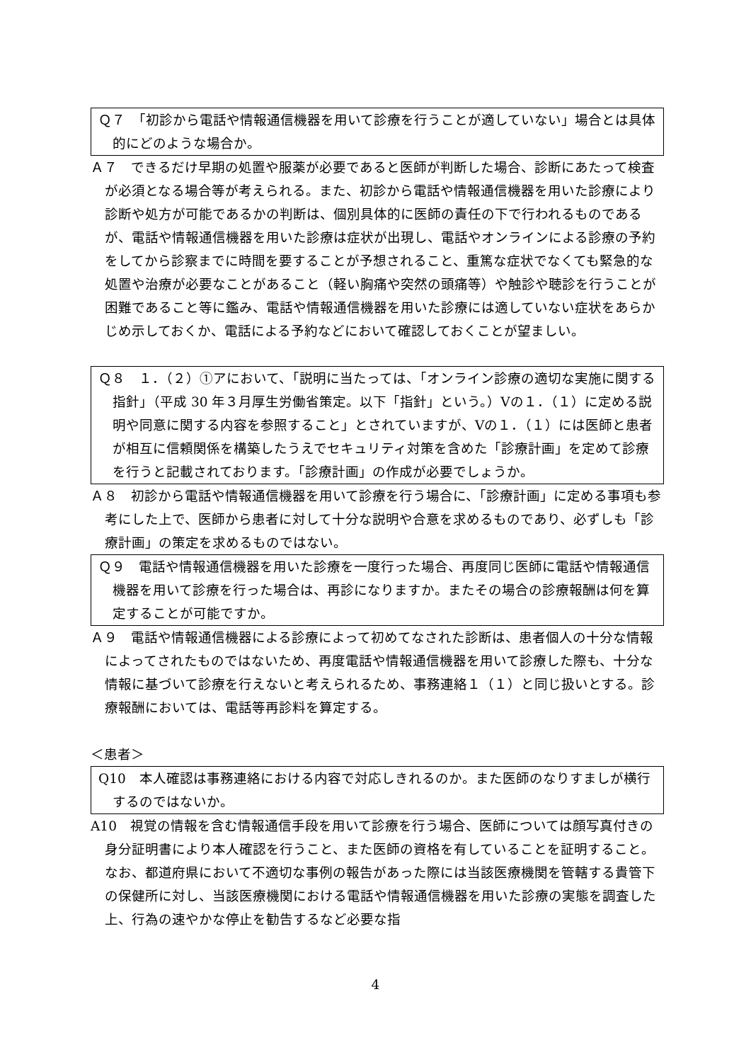Ｑ７　「初診から電話や情報通信機器を用いて診療を行うことが適していない」場合とは具体的にどのような場合か。
Ａ７　できるだけ早期の処置や服薬が必要であると医師が判断した場合、診断にあたって検査が必須となる場合等が考えられる。また、初診から電話や情報通信機器を用いた診療により診断や処方が可能であるかの判断は、個別具体的に医師の責任の下で行われるものであるが、電話や情報通信機器を用いた診療は症状が出現し、電話やオンラインによる診療の予約をしてから診察までに時間を要することが予想されること、重篤な症状でなくても緊急的な処置や治療が必要なことがあること（軽い胸痛や突然の頭痛等）や触診や聴診を行うことが困難であること等に鑑み、電話や情報通信機器を用いた診療には適していない症状をあらかじめ示しておくか、電話による予約などにおいて確認しておくことが望ましい。
Ｑ８　１．（２）①アにおいて、「説明に当たっては、「オンライン診療の適切な実施に関する指針」（平成 30 年３月厚生労働省策定。以下「指針」という。）Ⅴの１．（１）に定める説明や同意に関する内容を参照すること」とされていますが、Ⅴの１．（１）には医師と患者が相互に信頼関係を構築したうえでセキュリティ対策を含めた「診療計画」を定めて診療を行うと記載されております。「診療計画」の作成が必要でしょうか。
Ａ８　初診から電話や情報通信機器を用いて診療を行う場合に、「診療計画」に定める事項も参考にした上で、医師から患者に対して十分な説明や合意を求めるものであり、必ずしも「診療計画」の策定を求めるものではない。
Ｑ９　電話や情報通信機器を用いた診療を一度行った場合、再度同じ医師に電話や情報通信機器を用いて診療を行った場合は、再診になりますか。またその場合の診療報酬は何を算定することが可能ですか。
Ａ９　電話や情報通信機器による診療によって初めてなされた診断は、患者個人の十分な情報によってされたものではないため、再度電話や情報通信機器を用いて診療した際も、十分な情報に基づいて診療を行えないと考えられるため、事務連絡１（１）と同じ扱いとする。診療報酬においては、電話等再診料を算定する。
＜患者＞
Q10　本人確認は事務連絡における内容で対応しきれるのか。また医師のなりすましが横行するのではないか。
A10　視覚の情報を含む情報通信手段を用いて診療を行う場合、医師については顔写真付きの身分証明書により本人確認を行うこと、また医師の資格を有していることを証明すること。なお、都道府県において不適切な事例の報告があった際には当該医療機関を管轄する貴管下の保健所に対し、当該医療機関における電話や情報通信機器を用いた診療の実態を調査した上、行為の速やかな停止を勧告するなど必要な指
4